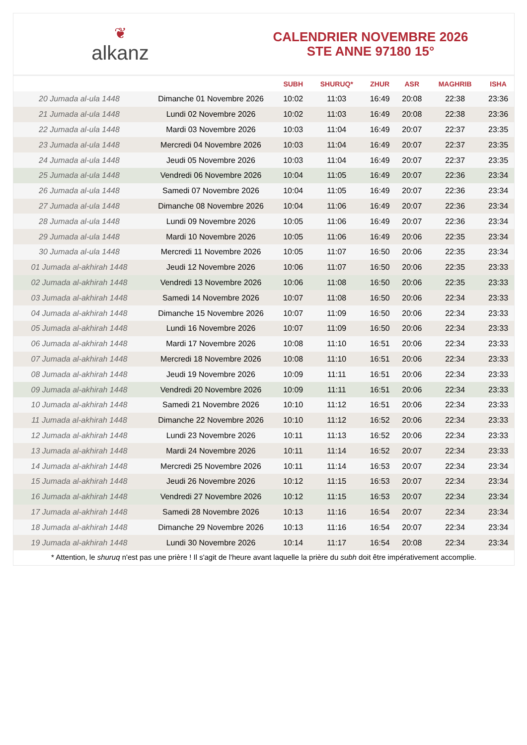❦
alkanz
CALENDRIER NOVEMBRE 2026
STE ANNE 97180 15°
| | | SUBH | SHURUQ* | ZHUR | ASR | MAGHRIB | ISHA |
| --- | --- | --- | --- | --- | --- | --- | --- |
| 20 Jumada al-ula 1448 | Dimanche 01 Novembre 2026 | 10:02 | 11:03 | 16:49 | 20:08 | 22:38 | 23:36 |
| 21 Jumada al-ula 1448 | Lundi 02 Novembre 2026 | 10:02 | 11:03 | 16:49 | 20:08 | 22:38 | 23:36 |
| 22 Jumada al-ula 1448 | Mardi 03 Novembre 2026 | 10:03 | 11:04 | 16:49 | 20:07 | 22:37 | 23:35 |
| 23 Jumada al-ula 1448 | Mercredi 04 Novembre 2026 | 10:03 | 11:04 | 16:49 | 20:07 | 22:37 | 23:35 |
| 24 Jumada al-ula 1448 | Jeudi 05 Novembre 2026 | 10:03 | 11:04 | 16:49 | 20:07 | 22:37 | 23:35 |
| 25 Jumada al-ula 1448 | Vendredi 06 Novembre 2026 | 10:04 | 11:05 | 16:49 | 20:07 | 22:36 | 23:34 |
| 26 Jumada al-ula 1448 | Samedi 07 Novembre 2026 | 10:04 | 11:05 | 16:49 | 20:07 | 22:36 | 23:34 |
| 27 Jumada al-ula 1448 | Dimanche 08 Novembre 2026 | 10:04 | 11:06 | 16:49 | 20:07 | 22:36 | 23:34 |
| 28 Jumada al-ula 1448 | Lundi 09 Novembre 2026 | 10:05 | 11:06 | 16:49 | 20:07 | 22:36 | 23:34 |
| 29 Jumada al-ula 1448 | Mardi 10 Novembre 2026 | 10:05 | 11:06 | 16:49 | 20:06 | 22:35 | 23:34 |
| 30 Jumada al-ula 1448 | Mercredi 11 Novembre 2026 | 10:05 | 11:07 | 16:50 | 20:06 | 22:35 | 23:34 |
| 01 Jumada al-akhirah 1448 | Jeudi 12 Novembre 2026 | 10:06 | 11:07 | 16:50 | 20:06 | 22:35 | 23:33 |
| 02 Jumada al-akhirah 1448 | Vendredi 13 Novembre 2026 | 10:06 | 11:08 | 16:50 | 20:06 | 22:35 | 23:33 |
| 03 Jumada al-akhirah 1448 | Samedi 14 Novembre 2026 | 10:07 | 11:08 | 16:50 | 20:06 | 22:34 | 23:33 |
| 04 Jumada al-akhirah 1448 | Dimanche 15 Novembre 2026 | 10:07 | 11:09 | 16:50 | 20:06 | 22:34 | 23:33 |
| 05 Jumada al-akhirah 1448 | Lundi 16 Novembre 2026 | 10:07 | 11:09 | 16:50 | 20:06 | 22:34 | 23:33 |
| 06 Jumada al-akhirah 1448 | Mardi 17 Novembre 2026 | 10:08 | 11:10 | 16:51 | 20:06 | 22:34 | 23:33 |
| 07 Jumada al-akhirah 1448 | Mercredi 18 Novembre 2026 | 10:08 | 11:10 | 16:51 | 20:06 | 22:34 | 23:33 |
| 08 Jumada al-akhirah 1448 | Jeudi 19 Novembre 2026 | 10:09 | 11:11 | 16:51 | 20:06 | 22:34 | 23:33 |
| 09 Jumada al-akhirah 1448 | Vendredi 20 Novembre 2026 | 10:09 | 11:11 | 16:51 | 20:06 | 22:34 | 23:33 |
| 10 Jumada al-akhirah 1448 | Samedi 21 Novembre 2026 | 10:10 | 11:12 | 16:51 | 20:06 | 22:34 | 23:33 |
| 11 Jumada al-akhirah 1448 | Dimanche 22 Novembre 2026 | 10:10 | 11:12 | 16:52 | 20:06 | 22:34 | 23:33 |
| 12 Jumada al-akhirah 1448 | Lundi 23 Novembre 2026 | 10:11 | 11:13 | 16:52 | 20:06 | 22:34 | 23:33 |
| 13 Jumada al-akhirah 1448 | Mardi 24 Novembre 2026 | 10:11 | 11:14 | 16:52 | 20:07 | 22:34 | 23:33 |
| 14 Jumada al-akhirah 1448 | Mercredi 25 Novembre 2026 | 10:11 | 11:14 | 16:53 | 20:07 | 22:34 | 23:34 |
| 15 Jumada al-akhirah 1448 | Jeudi 26 Novembre 2026 | 10:12 | 11:15 | 16:53 | 20:07 | 22:34 | 23:34 |
| 16 Jumada al-akhirah 1448 | Vendredi 27 Novembre 2026 | 10:12 | 11:15 | 16:53 | 20:07 | 22:34 | 23:34 |
| 17 Jumada al-akhirah 1448 | Samedi 28 Novembre 2026 | 10:13 | 11:16 | 16:54 | 20:07 | 22:34 | 23:34 |
| 18 Jumada al-akhirah 1448 | Dimanche 29 Novembre 2026 | 10:13 | 11:16 | 16:54 | 20:07 | 22:34 | 23:34 |
| 19 Jumada al-akhirah 1448 | Lundi 30 Novembre 2026 | 10:14 | 11:17 | 16:54 | 20:08 | 22:34 | 23:34 |
* Attention, le shuruq n'est pas une prière ! Il s'agit de l'heure avant laquelle la prière du subh doit être impérativement accomplie.